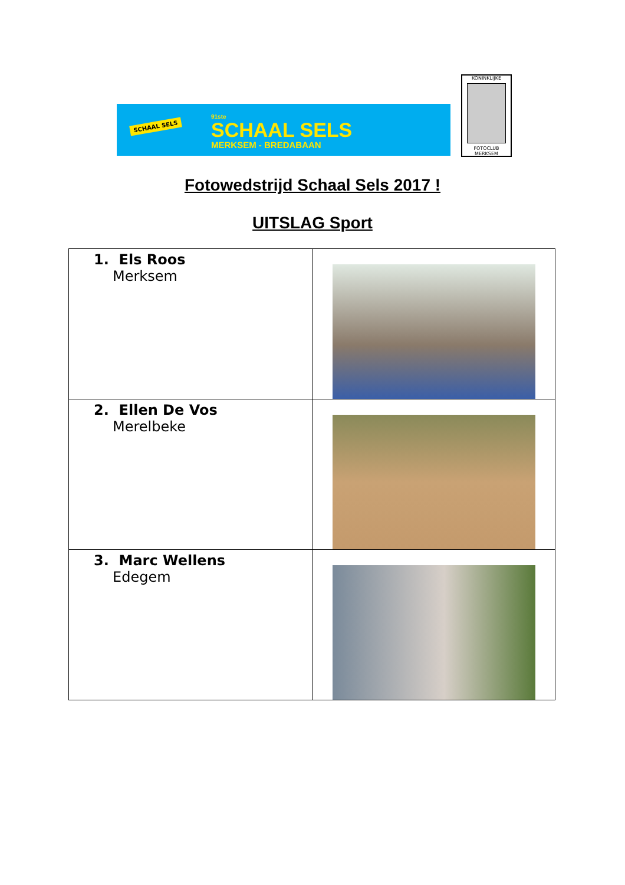SCHAAL SELS
91ste
SCHAAL SELS
MERKSEM - BREDABAAN
KONINKLIJKE
FOTOCLUB MERKSEM
Fotowedstrijd Schaal Sels 2017 !
UITSLAG Sport
| 1. Els Roos Merksem | |
| 2. Ellen De Vos Merelbeke | |
| 3. Marc Wellens Edegem | |